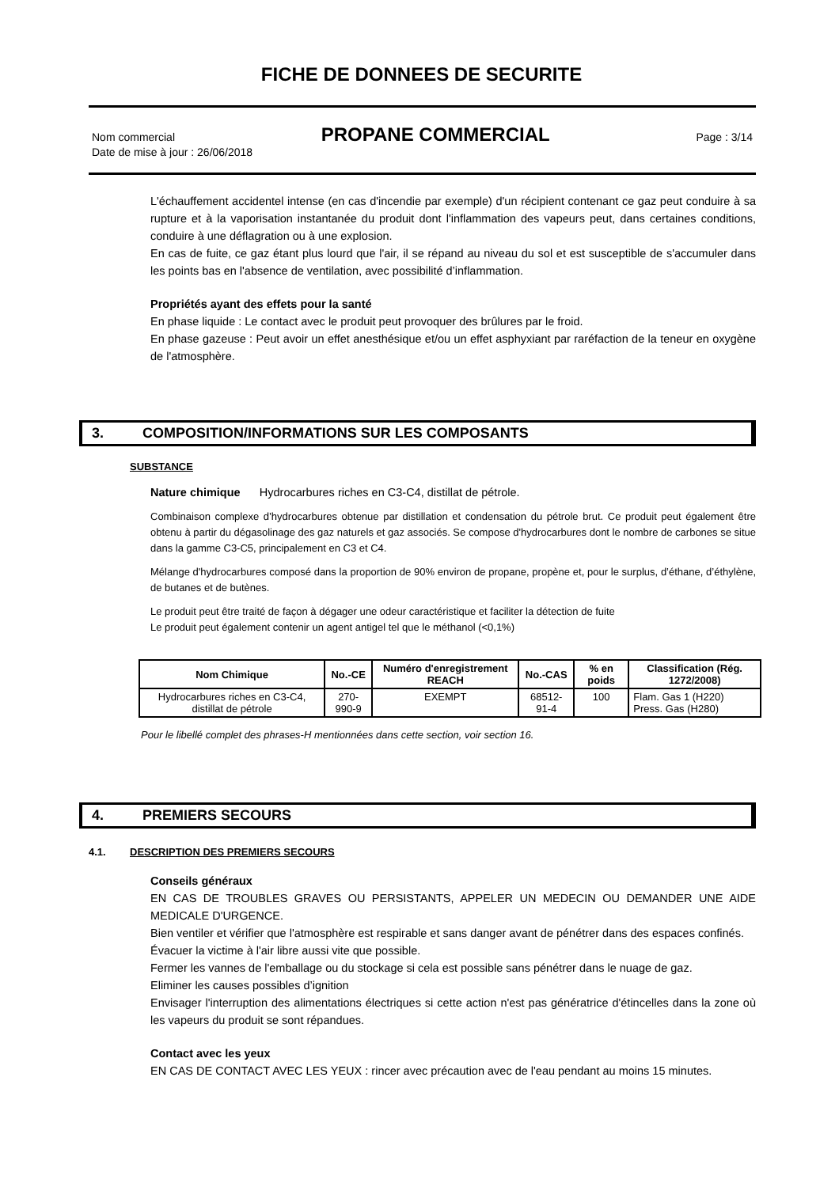FICHE DE DONNEES DE SECURITE
Nom commercial PROPANE COMMERCIAL Page : 3/14
Date de mise à jour : 26/06/2018
L'échauffement accidentel intense (en cas d'incendie par exemple) d'un récipient contenant ce gaz peut conduire à sa rupture et à la vaporisation instantanée du produit dont l'inflammation des vapeurs peut, dans certaines conditions, conduire à une déflagration ou à une explosion.
En cas de fuite, ce gaz étant plus lourd que l'air, il se répand au niveau du sol et est susceptible de s'accumuler dans les points bas en l'absence de ventilation, avec possibilité d’inflammation.
Propriétés ayant des effets pour la santé
En phase liquide : Le contact avec le produit peut provoquer des brûlures par le froid.
En phase gazeuse : Peut avoir un effet anesthésique et/ou un effet asphyxiant par raréfaction de la teneur en oxygène de l'atmosphère.
3. COMPOSITION/INFORMATIONS SUR LES COMPOSANTS
SUBSTANCE
Nature chimique Hydrocarbures riches en C3-C4, distillat de pétrole.
Combinaison complexe d’hydrocarbures obtenue par distillation et condensation du pétrole brut. Ce produit peut également être obtenu à partir du dégasolinage des gaz naturels et gaz associés. Se compose d'hydrocarbures dont le nombre de carbones se situe dans la gamme C3-C5, principalement en C3 et C4.
Mélange d'hydrocarbures composé dans la proportion de 90% environ de propane, propène et, pour le surplus, d’éthane, d’éthylène, de butanes et de butènes.
Le produit peut être traité de façon à dégager une odeur caractéristique et faciliter la détection de fuite
Le produit peut également contenir un agent antigel tel que le méthanol (<0,1%)
| Nom Chimique | No.-CE | Numéro d'enregistrement REACH | No.-CAS | % en poids | Classification (Rég. 1272/2008) |
| --- | --- | --- | --- | --- | --- |
| Hydrocarbures riches en C3-C4, distillat de pétrole | 270-990-9 | EXEMPT | 68512-91-4 | 100 | Flam. Gas 1 (H220) Press. Gas (H280) |
Pour le libellé complet des phrases-H mentionnées dans cette section, voir section 16.
4. PREMIERS SECOURS
4.1. DESCRIPTION DES PREMIERS SECOURS
Conseils généraux
EN CAS DE TROUBLES GRAVES OU PERSISTANTS, APPELER UN MEDECIN OU DEMANDER UNE AIDE MEDICALE D'URGENCE.
Bien ventiler et vérifier que l'atmosphère est respirable et sans danger avant de pénétrer dans des espaces confinés.
Évacuer la victime à l'air libre aussi vite que possible.
Fermer les vannes de l'emballage ou du stockage si cela est possible sans pénétrer dans le nuage de gaz.
Eliminer les causes possibles d’ignition
Envisager l'interruption des alimentations électriques si cette action n'est pas génératrice d'étincelles dans la zone où les vapeurs du produit se sont répandues.
Contact avec les yeux
EN CAS DE CONTACT AVEC LES YEUX : rincer avec précaution avec de l'eau pendant au moins 15 minutes.